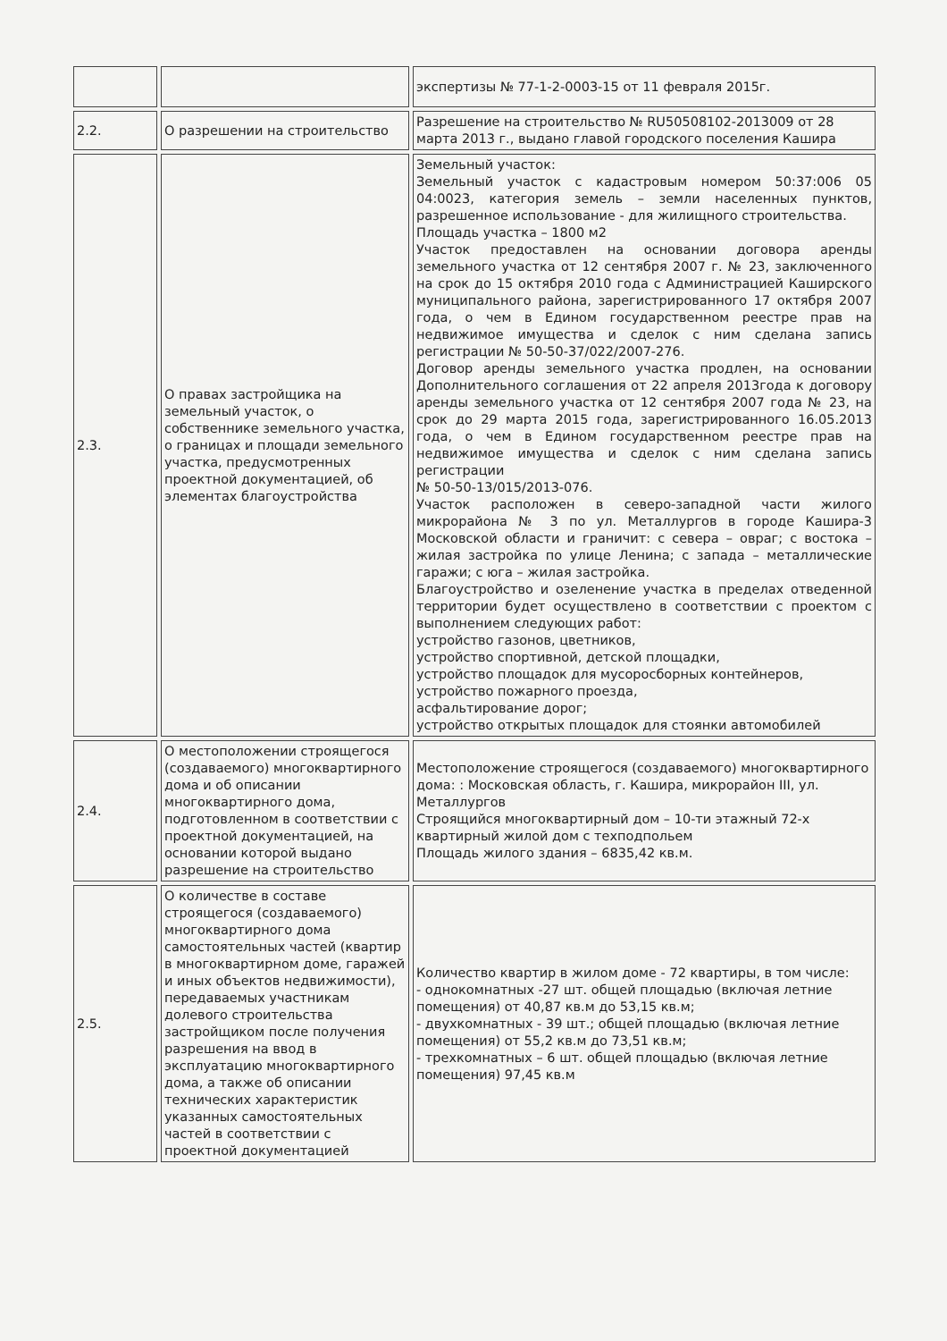| | | экспертизы № 77-1-2-0003-15 от 11 февраля 2015г. |
| 2.2. | О разрешении на строительство | Разрешение на строительство № RU50508102-2013009 от 28 марта 2013 г., выдано главой городского поселения Кашира |
| 2.3. | О правах застройщика на земельный участок, о собственнике земельного участка, о границах и площади земельного участка, предусмотренных проектной документацией, об элементах благоустройства | Земельный участок: Земельный участок с кадастровым номером 50:37:006 05 04:0023, категория земель – земли населенных пунктов, разрешенное использование - для жилищного строительства. Площадь участка – 1800 м2 Участок предоставлен на основании договора аренды земельного участка от 12 сентября 2007 г. № 23, заключенного на срок до 15 октября 2010 года с Администрацией Каширского муниципального района, зарегистрированного 17 октября 2007 года, о чем в Едином государственном реестре прав на недвижимое имущества и сделок с ним сделана запись регистрации № 50-50-37/022/2007-276. Договор аренды земельного участка продлен, на основании Дополнительного соглашения от 22 апреля 2013года к договору аренды земельного участка от 12 сентября 2007 года № 23, на срок до 29 марта 2015 года, зарегистрированного 16.05.2013 года, о чем в Едином государственном реестре прав на недвижимое имущества и сделок с ним сделана запись регистрации № 50-50-13/015/2013-076. Участок расположен в северо-западной части жилого микрорайона № 3 по ул. Металлургов в городе Кашира-3 Московской области и граничит: с севера – овраг; с востока – жилая застройка по улице Ленина; с запада – металлические гаражи; с юга – жилая застройка. Благоустройство и озеленение участка в пределах отведенной территории будет осуществлено в соответствии с проектом с выполнением следующих работ: устройство газонов, цветников, устройство спортивной, детской площадки, устройство площадок для мусоросборных контейнеров, устройство пожарного проезда, асфальтирование дорог; устройство открытых площадок для стоянки автомобилей |
| 2.4. | О местоположении строящегося (создаваемого) многоквартирного дома и об описании многоквартирного дома, подготовленном в соответствии с проектной документацией, на основании которой выдано разрешение на строительство | Местоположение строящегося (создаваемого) многоквартирного дома: : Московская область, г. Кашира, микрорайон III, ул. Металлургов Строящийся многоквартирный дом – 10-ти этажный 72-х квартирный жилой дом с техподпольем Площадь жилого здания – 6835,42 кв.м. |
| 2.5. | О количестве в составе строящегося (создаваемого) многоквартирного дома самостоятельных частей (квартир в многоквартирном доме, гаражей и иных объектов недвижимости), передаваемых участникам долевого строительства застройщиком после получения разрешения на ввод в эксплуатацию многоквартирного дома, а также об описании технических характеристик указанных самостоятельных частей в соответствии с проектной документацией | Количество квартир в жилом доме - 72 квартиры, в том числе: - однокомнатных -27 шт. общей площадью (включая летние помещения) от 40,87 кв.м до 53,15 кв.м; - двухкомнатных - 39 шт.; общей площадью (включая летние помещения) от 55,2 кв.м до 73,51 кв.м; - трехкомнатных – 6 шт. общей площадью (включая летние помещения) 97,45 кв.м |